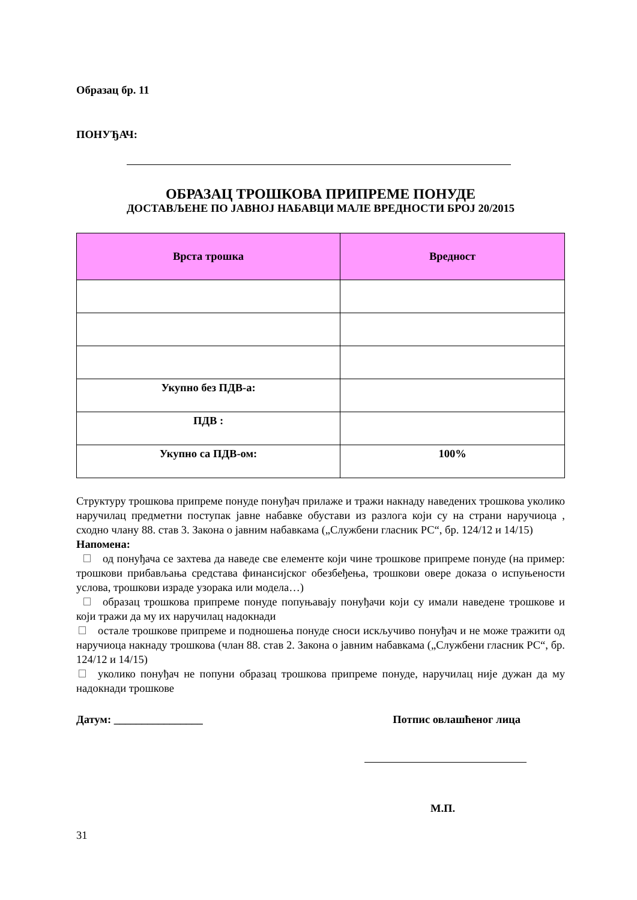Образац бр. 11
ПОНУЂАЧ:
ОБРАЗАЦ ТРОШКОВА ПРИПРЕМЕ ПОНУДЕ
ДОСТАВЉЕНЕ ПО ЈАВНОЈ НАБАВЦИ МАЛЕ ВРЕДНОСТИ БРОЈ 20/2015
| Врста трошка | Вредност |
| --- | --- |
| Укупно без ПДВ-а: | |
| ПДВ : | |
| Укупно са ПДВ-ом: | 100% |
Структуру трошкова припреме понуде понуђач прилаже и тражи накнаду наведених трошкова уколико наручилац предметни поступак јавне набавке обустави из разлога који су на страни наручиоца , сходно члану 88. став 3. Закона о јавним набавкама („Службени гласник РС“, бр. 124/12 и 14/15)
Напомена:
од понуђача се захтева да наведе све елементе који чине трошкове припреме понуде (на пример: трошкови прибављања средстава финансијског обезбеђења, трошкови овере доказа о испуњености услова, трошкови израде узорака или модела…)
образац трошкова припреме понуде попуњавају понуђачи који су имали наведене трошкове и који тражи да му их наручилац надокнади
остале трошкове припреме и подношења понуде сноси искључиво понуђач и не може тражити од наручиоца накнаду трошкова (члан 88. став 2. Закона о јавним набавкама („Службени гласник РС“, бр. 124/12 и 14/15)
уколико понуђач не попуни образац трошкова припреме понуде, наручилац није дужан да му надокнади трошкове
Датум: ________________ Потпис овлашћеног лица
М.П.
31